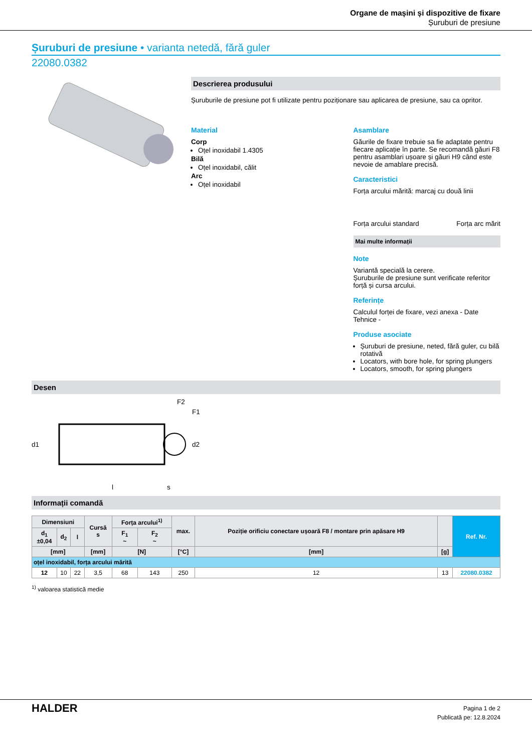Organe de mașini și dispozitive de fixare
Șuruburi de presiune
Șuruburi de presiune • varianta netedă, fără guler
22080.0382
Descrierea produsului
Șuruburile de presiune pot fi utilizate pentru poziționare sau aplicarea de presiune, sau ca opritor.
Material
Corp
Oțel inoxidabil 1.4305
Bilă
Oțel inoxidabil, călit
Arc
Oțel inoxidabil
Asamblare
Găurile de fixare trebuie sa fie adaptate pentru fiecare aplicație în parte. Se recomandă găuri F8 pentru asamblari ușoare și găuri H9 când este nevoie de amablare precisă.
Caracteristici
Forța arcului mărită: marcaj cu două linii
Forța arcului standard Forța arc mărit
Mai multe informații
Note
Variantă specială la cerere.
Șuruburile de presiune sunt verificate referitor forță și cursa arcului.
Referințe
Calculul forței de fixare, vezi anexa - Date Tehnice -
Produse asociate
Șuruburi de presiune, neted, fără guler, cu bilă rotativă
Locators, with bore hole, for spring plungers
Locators, smooth, for spring plungers
Desen
d1
l
s
F2
F1
d2
Informații comandă
| Dimensiuni | | | Cursă s | Forța arcului<sup>1)</sup> | | max. | Poziție orificiu conectare ușoară F8 / montare prin apăsare H9 | | Ref. Nr. |
| --- | --- | --- | --- | --- | --- | --- | --- | --- | --- |
| d<sub>1</sub> ±0,04 | d<sub>2</sub> | l | | F<sub>1</sub> ~ | F<sub>2</sub> ~ | | | | |
| [mm] | | | [mm] | [N] | | [°C] | [mm] | [g] | |
| oțel inoxidabil, forța arcului mărită | | | | | | | | | |
| 12 | 10 | 22 | 3,5 | 68 | 143 | 250 | 12 | 13 | 22080.0382 |
<sup>1)</sup> valoarea statistică medie
HALDER
Pagina 1 de 2
Publicată pe: 12.8.2024